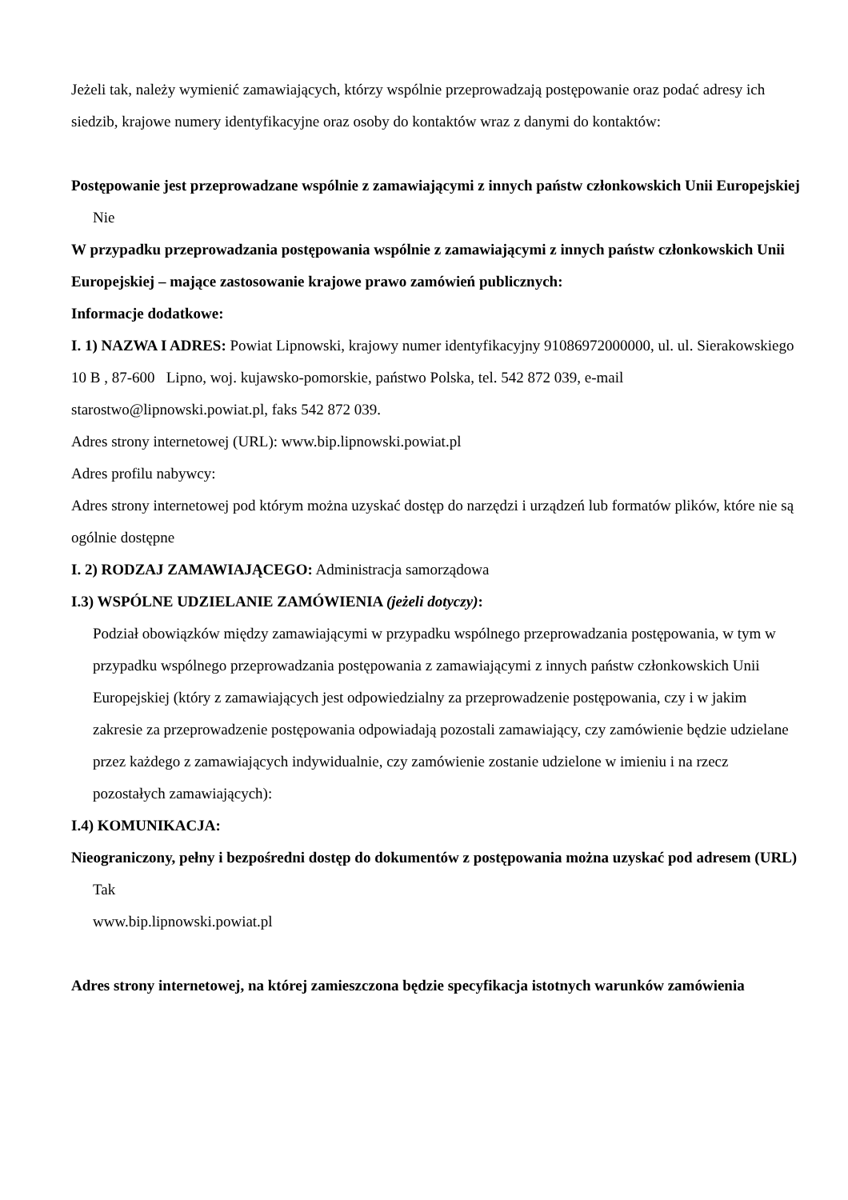Jeżeli tak, należy wymienić zamawiających, którzy wspólnie przeprowadzają postępowanie oraz podać adresy ich siedzib, krajowe numery identyfikacyjne oraz osoby do kontaktów wraz z danymi do kontaktów:
Postępowanie jest przeprowadzane wspólnie z zamawiającymi z innych państw członkowskich Unii Europejskiej
Nie
W przypadku przeprowadzania postępowania wspólnie z zamawiającymi z innych państw członkowskich Unii Europejskiej – mające zastosowanie krajowe prawo zamówień publicznych:
Informacje dodatkowe:
I. 1) NAZWA I ADRES: Powiat Lipnowski, krajowy numer identyfikacyjny 91086972000000, ul. ul. Sierakowskiego 10 B , 87-600 Lipno, woj. kujawsko-pomorskie, państwo Polska, tel. 542 872 039, e-mail starostwo@lipnowski.powiat.pl, faks 542 872 039.
Adres strony internetowej (URL): www.bip.lipnowski.powiat.pl
Adres profilu nabywcy:
Adres strony internetowej pod którym można uzyskać dostęp do narzędzi i urządzeń lub formatów plików, które nie są ogólnie dostępne
I. 2) RODZAJ ZAMAWIAJĄCEGO: Administracja samorządowa
I.3) WSPÓLNE UDZIELANIE ZAMÓWIENIA (jeżeli dotyczy):
Podział obowiązków między zamawiającymi w przypadku wspólnego przeprowadzania postępowania, w tym w przypadku wspólnego przeprowadzania postępowania z zamawiającymi z innych państw członkowskich Unii Europejskiej (który z zamawiających jest odpowiedzialny za przeprowadzenie postępowania, czy i w jakim zakresie za przeprowadzenie postępowania odpowiadają pozostali zamawiający, czy zamówienie będzie udzielane przez każdego z zamawiających indywidualnie, czy zamówienie zostanie udzielone w imieniu i na rzecz pozostałych zamawiających):
I.4) KOMUNIKACJA:
Nieograniczony, pełny i bezpośredni dostęp do dokumentów z postępowania można uzyskać pod adresem (URL)
Tak
www.bip.lipnowski.powiat.pl
Adres strony internetowej, na której zamieszczona będzie specyfikacja istotnych warunków zamówienia